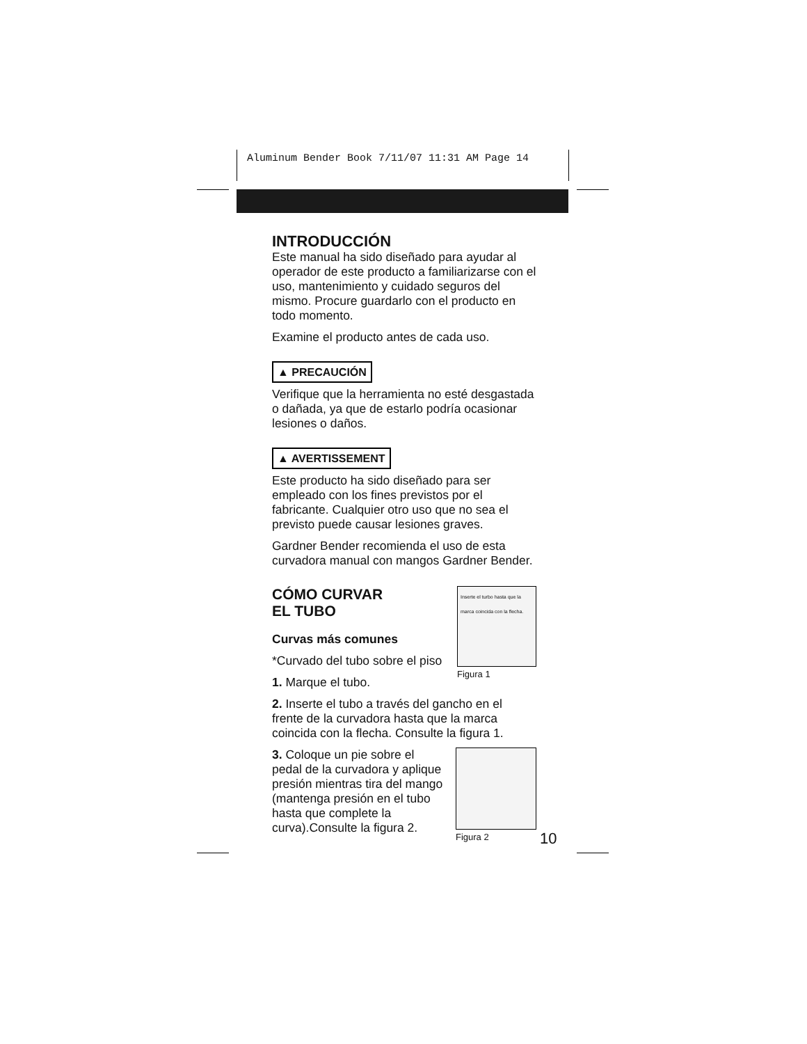Aluminum Bender Book 7/11/07 11:31 AM Page 14
INTRODUCCIÓN
Este manual ha sido diseñado para ayudar al operador de este producto a familiarizarse con el uso, mantenimiento y cuidado seguros del mismo. Procure guardarlo con el producto en todo momento.
Examine el producto antes de cada uso.
▲ PRECAUCIÓN
Verifique que la herramienta no esté desgastada o dañada, ya que de estarlo podría ocasionar lesiones o daños.
▲ AVERTISSEMENT
Este producto ha sido diseñado para ser empleado con los fines previstos por el fabricante. Cualquier otro uso que no sea el previsto puede causar lesiones graves.
Gardner Bender recomienda el uso de esta curvadora manual con mangos Gardner Bender.
CÓMO CURVAR
EL TUBO
Curvas más comunes
*Curvado del tubo sobre el piso
1. Marque el tubo.
Inserte el turbo hasta que la marca coincida con la flecha.
Figura 1
2. Inserte el tubo a través del gancho en el frente de la curvadora hasta que la marca coincida con la flecha. Consulte la figura 1.
3. Coloque un pie sobre el pedal de la curvadora y aplique presión mientras tira del mango (mantenga presión en el tubo hasta que complete la curva).Consulte la figura 2.
Figura 2
10